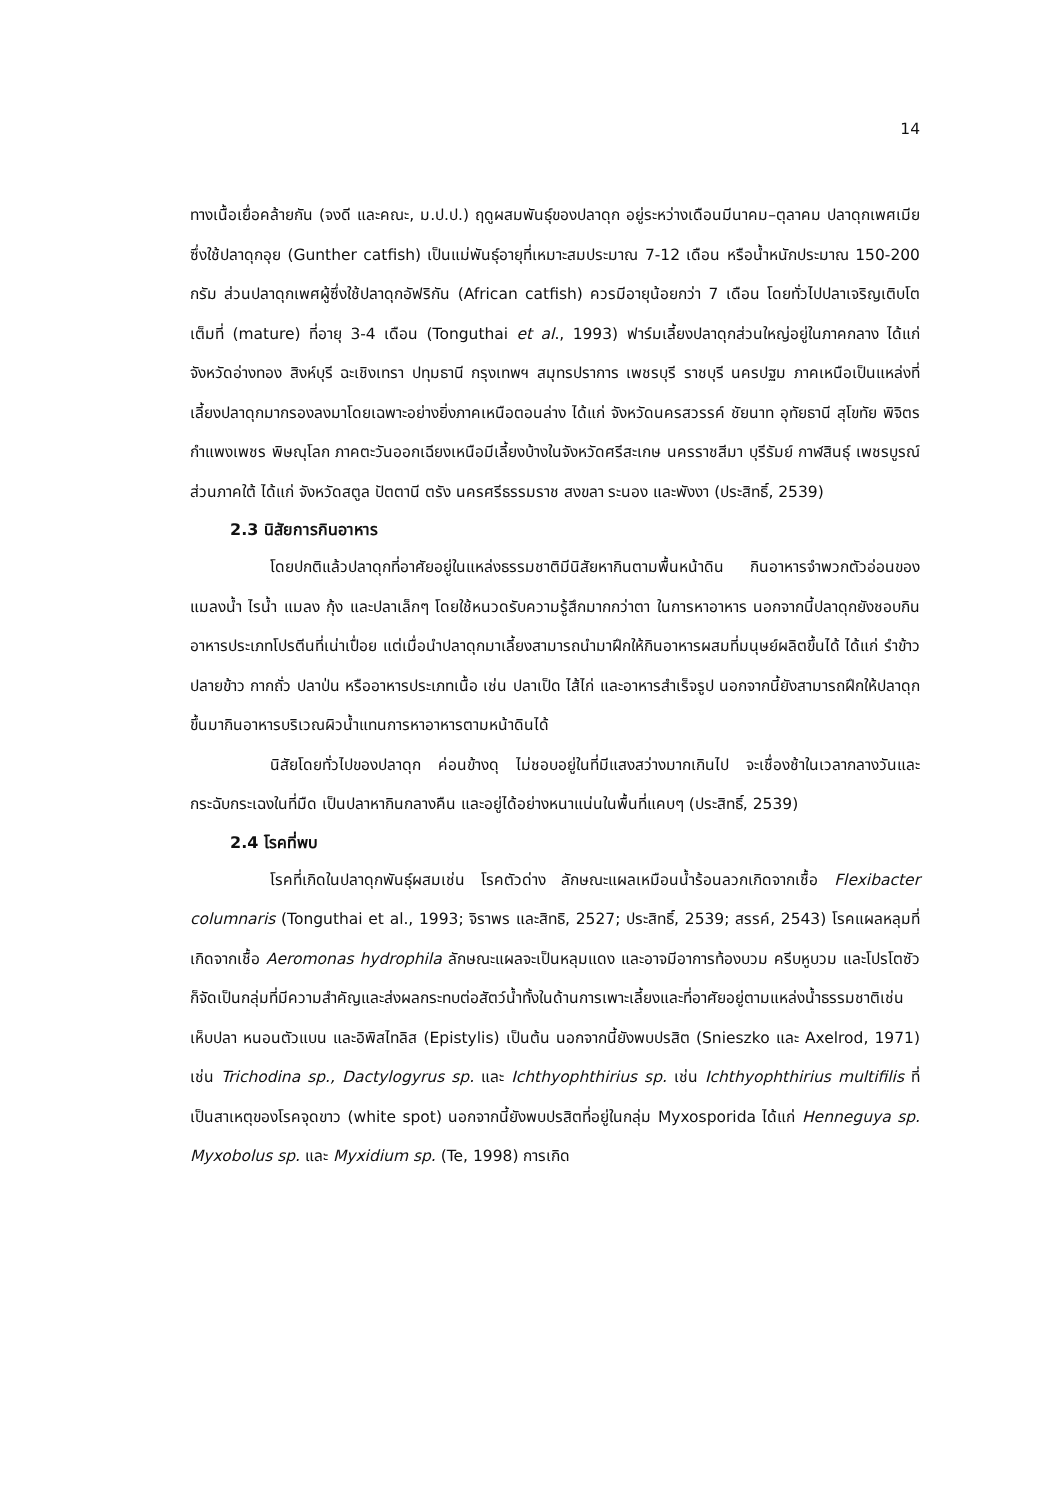14
ทางเนื้อเยื่อคล้ายกัน (จงดี และคณะ, ม.ป.ป.) ฤดูผสมพันธุ์ของปลาดุก อยู่ระหว่างเดือนมีนาคม–ตุลาคม ปลาดุกเพศเมียซึ่งใช้ปลาดุกอุย (Gunther catfish) เป็นแม่พันธุ์อายุที่เหมาะสมประมาณ 7-12 เดือน หรือน้ำหนักประมาณ 150-200 กรัม ส่วนปลาดุกเพศผู้ซึ่งใช้ปลาดุกอัฟริกัน (African catfish) ควรมีอายุน้อยกว่า 7 เดือน โดยทั่วไปปลาเจริญเติบโตเต็มที่ (mature) ที่อายุ 3-4 เดือน (Tonguthai et al., 1993) ฟาร์มเลี้ยงปลาดุกส่วนใหญ่อยู่ในภาคกลาง ได้แก่ จังหวัดอ่างทอง สิงห์บุรี ฉะเชิงเทรา ปทุมธานี กรุงเทพฯ สมุทรปราการ เพชรบุรี ราชบุรี นครปฐม ภาคเหนือเป็นแหล่งที่เลี้ยงปลาดุกมากรองลงมาโดยเฉพาะอย่างยิ่งภาคเหนือตอนล่าง ได้แก่ จังหวัดนครสวรรค์ ชัยนาท อุทัยธานี สุโขทัย พิจิตร กำแพงเพชร พิษณุโลก ภาคตะวันออกเฉียงเหนือมีเลี้ยงบ้างในจังหวัดศรีสะเกษ นครราชสีมา บุรีรัมย์ กาฬสินธุ์ เพชรบูรณ์ ส่วนภาคใต้ ได้แก่ จังหวัดสตูล ปัตตานี ตรัง นครศรีธรรมราช สงขลา ระนอง และพังงา (ประสิทธิ์, 2539)
2.3 นิสัยการกินอาหาร
โดยปกติแล้วปลาดุกที่อาศัยอยู่ในแหล่งธรรมชาติมีนิสัยหากินตามพื้นหน้าดิน กินอาหารจำพวกตัวอ่อนของแมลงน้ำ ไรน้ำ แมลง กุ้ง และปลาเล็กๆ โดยใช้หนวดรับความรู้สึกมากกว่าตา ในการหาอาหาร นอกจากนี้ปลาดุกยังชอบกินอาหารประเภทโปรตีนที่เน่าเปื่อย แต่เมื่อนำปลาดุกมาเลี้ยงสามารถนำมาฝึกให้กินอาหารผสมที่มนุษย์ผลิตขึ้นได้ ได้แก่ รำข้าว ปลายข้าว กากถั่ว ปลาป่น หรืออาหารประเภทเนื้อ เช่น ปลาเป็ด ไส้ไก่ และอาหารสำเร็จรูป นอกจากนี้ยังสามารถฝึกให้ปลาดุกขึ้นมากินอาหารบริเวณผิวน้ำแทนการหาอาหารตามหน้าดินได้
นิสัยโดยทั่วไปของปลาดุก ค่อนข้างดุ ไม่ชอบอยู่ในที่มีแสงสว่างมากเกินไป จะเชื่องช้าในเวลากลางวันและกระฉับกระเฉงในที่มืด เป็นปลาหากินกลางคืน และอยู่ได้อย่างหนาแน่นในพื้นที่แคบๆ (ประสิทธิ์, 2539)
2.4 โรคที่พบ
โรคที่เกิดในปลาดุกพันธุ์ผสมเช่น โรคตัวด่าง ลักษณะแผลเหมือนน้ำร้อนลวกเกิดจากเชื้อ Flexibacter columnaris (Tonguthai et al., 1993; จิราพร และสิทธิ, 2527; ประสิทธิ์, 2539; สรรค์, 2543) โรคแผลหลุมที่เกิดจากเชื้อ Aeromonas hydrophila ลักษณะแผลจะเป็นหลุมแดง และอาจมีอาการท้องบวม ครีบหูบวม และโปรโตซัวก็จัดเป็นกลุ่มที่มีความสำคัญและส่งผลกระทบต่อสัตว์น้ำทั้งในด้านการเพาะเลี้ยงและที่อาศัยอยู่ตามแหล่งน้ำธรรมชาติเช่น เห็บปลา หนอนตัวแบน และอิพิสไทลิส (Epistylis) เป็นต้น นอกจากนี้ยังพบปรสิต (Snieszko และ Axelrod, 1971) เช่น Trichodina sp., Dactylogyrus sp. และ Ichthyophthirius sp. เช่น Ichthyophthirius multifilis ที่เป็นสาเหตุของโรคจุดขาว (white spot) นอกจากนี้ยังพบปรสิตที่อยู่ในกลุ่ม Myxosporida ได้แก่ Henneguya sp. Myxobolus sp. และ Myxidium sp. (Te, 1998) การเกิด